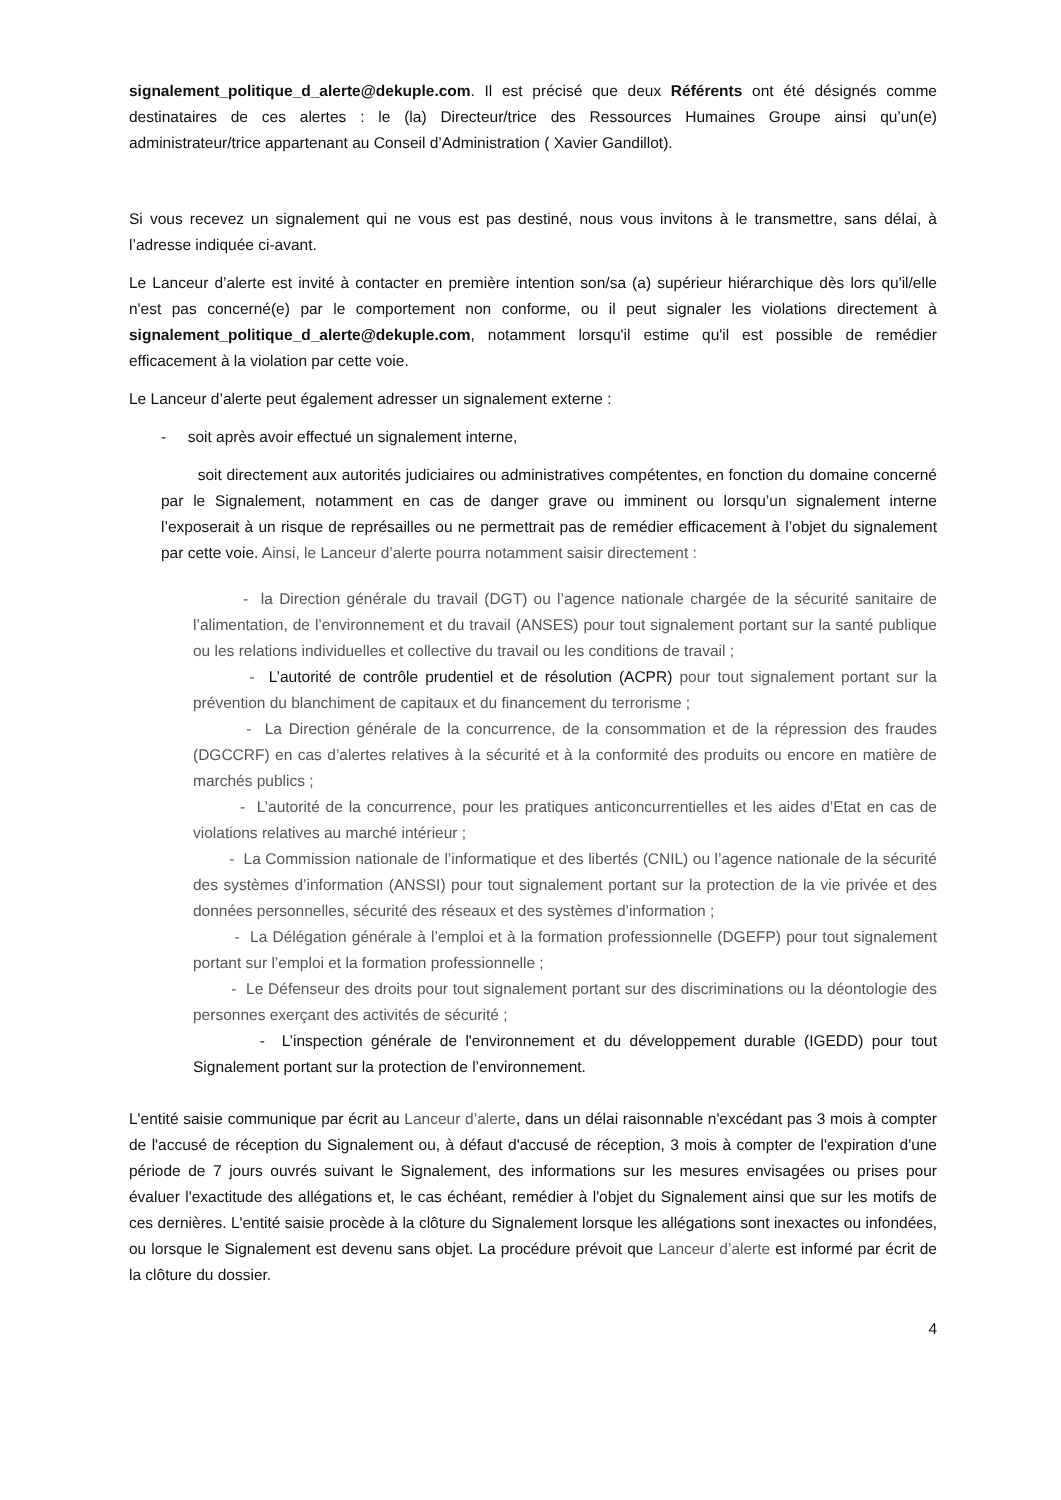signalement_politique_d_alerte@dekuple.com. Il est précisé que deux Référents ont été désignés comme destinataires de ces alertes : le (la) Directeur/trice des Ressources Humaines Groupe ainsi qu’un(e) administrateur/trice appartenant au Conseil d’Administration ( Xavier Gandillot).
Si vous recevez un signalement qui ne vous est pas destiné, nous vous invitons à le transmettre, sans délai, à l’adresse indiquée ci-avant.
Le Lanceur d’alerte est invité à contacter en première intention son/sa (a) supérieur hiérarchique dès lors qu'il/elle n'est pas concerné(e) par le comportement non conforme, ou il peut signaler les violations directement à signalement_politique_d_alerte@dekuple.com, notamment lorsqu'il estime qu'il est possible de remédier efficacement à la violation par cette voie.
Le Lanceur d’alerte peut également adresser un signalement externe :
- soit après avoir effectué un signalement interne,
soit directement aux autorités judiciaires ou administratives compétentes, en fonction du domaine concerné par le Signalement, notamment en cas de danger grave ou imminent ou lorsqu’un signalement interne l’exposerait à un risque de représailles ou ne permettrait pas de remédier efficacement à l’objet du signalement par cette voie. Ainsi, le Lanceur d’alerte pourra notamment saisir directement :
- la Direction générale du travail (DGT) ou l’agence nationale chargée de la sécurité sanitaire de l’alimentation, de l’environnement et du travail (ANSES) pour tout signalement portant sur la santé publique ou les relations individuelles et collective du travail ou les conditions de travail ;
- L’autorité de contrôle prudentiel et de résolution (ACPR) pour tout signalement portant sur la prévention du blanchiment de capitaux et du financement du terrorisme ;
- La Direction générale de la concurrence, de la consommation et de la répression des fraudes (DGCCRF) en cas d’alertes relatives à la sécurité et à la conformité des produits ou encore en matière de marchés publics ;
- L’autorité de la concurrence, pour les pratiques anticoncurrentielles et les aides d’Etat en cas de violations relatives au marché intérieur ;
- La Commission nationale de l’informatique et des libertés (CNIL) ou l’agence nationale de la sécurité des systèmes d’information (ANSSI) pour tout signalement portant sur la protection de la vie privée et des données personnelles, sécurité des réseaux et des systèmes d’information ;
- La Délégation générale à l’emploi et à la formation professionnelle (DGEFP) pour tout signalement portant sur l’emploi et la formation professionnelle ;
- Le Défenseur des droits pour tout signalement portant sur des discriminations ou la déontologie des personnes exerçant des activités de sécurité ;
- L’inspection générale de l'environnement et du développement durable (IGEDD) pour tout Signalement portant sur la protection de l’environnement.
L'entité saisie communique par écrit au Lanceur d’alerte, dans un délai raisonnable n'excédant pas 3 mois à compter de l'accusé de réception du Signalement ou, à défaut d'accusé de réception, 3 mois à compter de l'expiration d'une période de 7 jours ouvrés suivant le Signalement, des informations sur les mesures envisagées ou prises pour évaluer l'exactitude des allégations et, le cas échéant, remédier à l'objet du Signalement ainsi que sur les motifs de ces dernières. L'entité saisie procède à la clôture du Signalement lorsque les allégations sont inexactes ou infondées, ou lorsque le Signalement est devenu sans objet. La procédure prévoit que Lanceur d’alerte est informé par écrit de la clôture du dossier.
4